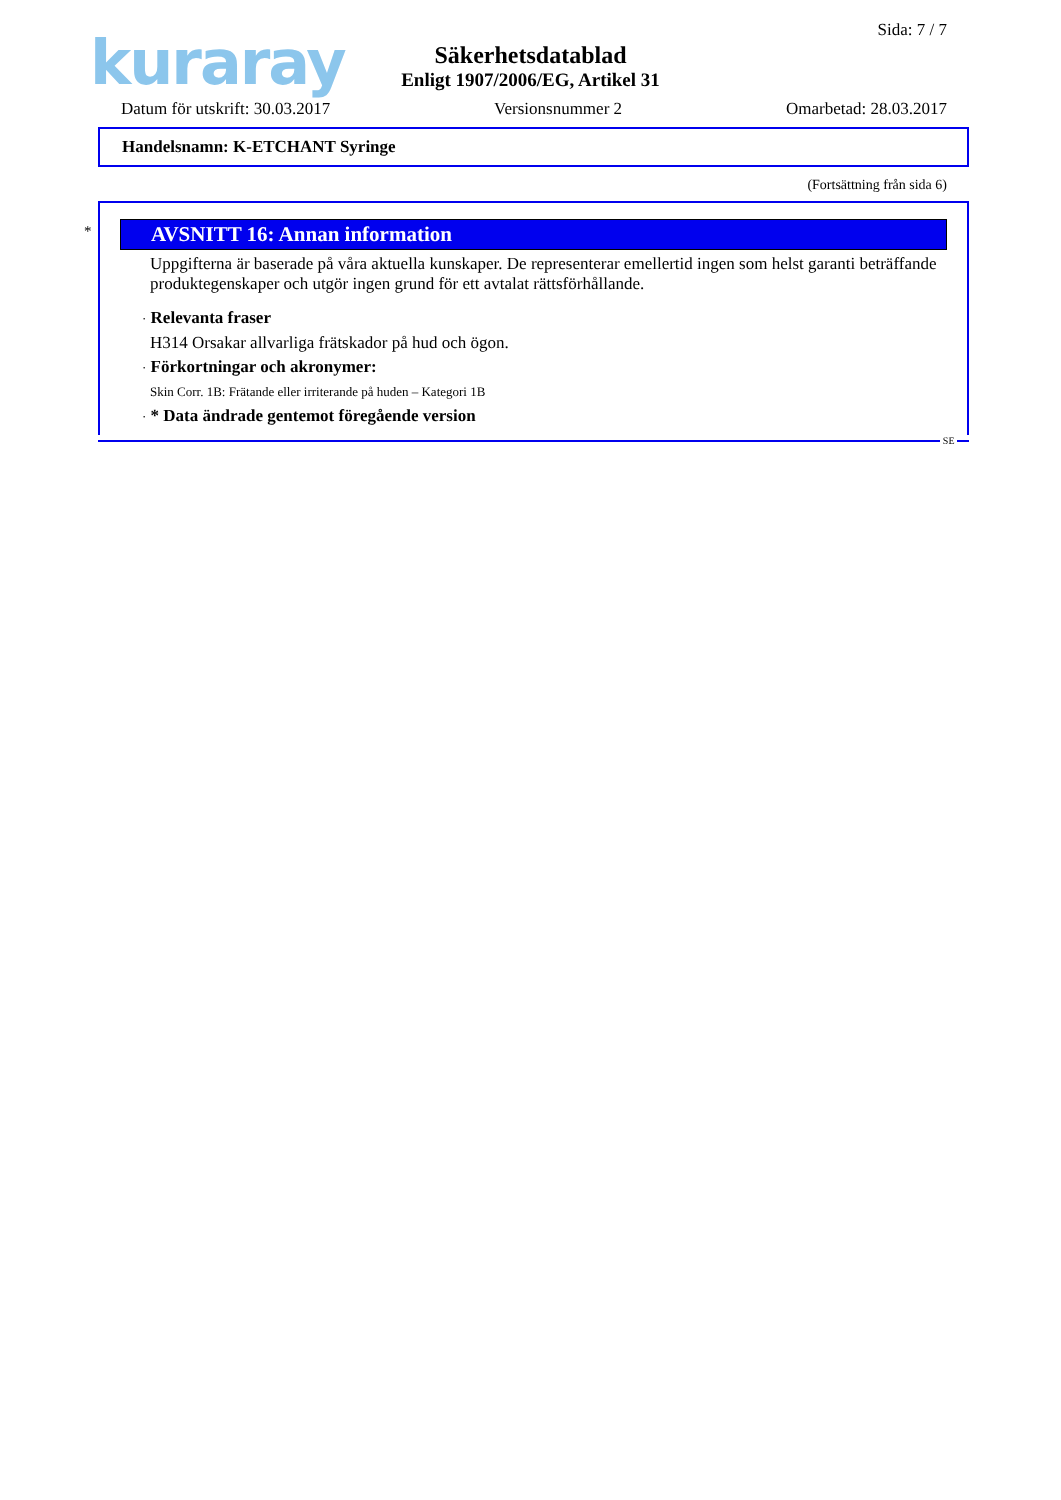kuraray
Sida: 7 / 7
Säkerhetsdatablad
Enligt 1907/2006/EG, Artikel 31
Datum för utskrift: 30.03.2017 Versionsnummer 2 Omarbetad: 28.03.2017
Handelsnamn: K-ETCHANT Syringe
(Fortsättning från sida 6)
*
AVSNITT 16: Annan information
Uppgifterna är baserade på våra aktuella kunskaper. De representerar emellertid ingen som helst garanti beträffande produktegenskaper och utgör ingen grund för ett avtalat rättsförhållande.
· Relevanta fraser
H314 Orsakar allvarliga frätskador på hud och ögon.
· Förkortningar och akronymer:
Skin Corr. 1B: Frätande eller irriterande på huden – Kategori 1B
· * Data ändrade gentemot föregående version
SE